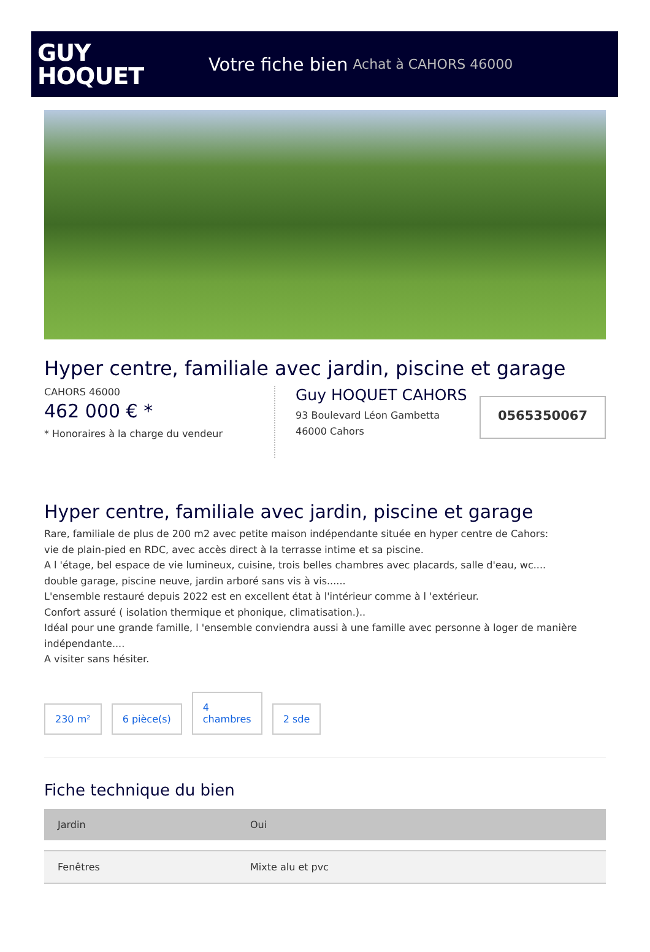GUY
HOQUET
Votre fiche bien Achat à CAHORS 46000
Hyper centre, familiale avec jardin, piscine et garage
CAHORS 46000
462 000 € *
* Honoraires à la charge du vendeur
Guy HOQUET CAHORS
93 Boulevard Léon Gambetta
46000 Cahors
0565350067
Hyper centre, familiale avec jardin, piscine et garage
Rare, familiale de plus de 200 m2 avec petite maison indépendante située en hyper centre de Cahors:
vie de plain-pied en RDC, avec accès direct à la terrasse intime et sa piscine.
A l 'étage, bel espace de vie lumineux, cuisine, trois belles chambres avec placards, salle d'eau, wc....
double garage, piscine neuve, jardin arboré sans vis à vis......
L'ensemble restauré depuis 2022 est en excellent état à l'intérieur comme à l 'extérieur.
Confort assuré ( isolation thermique et phonique, climatisation.)..
Idéal pour une grande famille, l 'ensemble conviendra aussi à une famille avec personne à loger de manière indépendante....
A visiter sans hésiter.
230 m²
6 pièce(s)
4
chambres
2 sde
Fiche technique du bien
| Jardin | Oui |
| Fenêtres | Mixte alu et pvc |